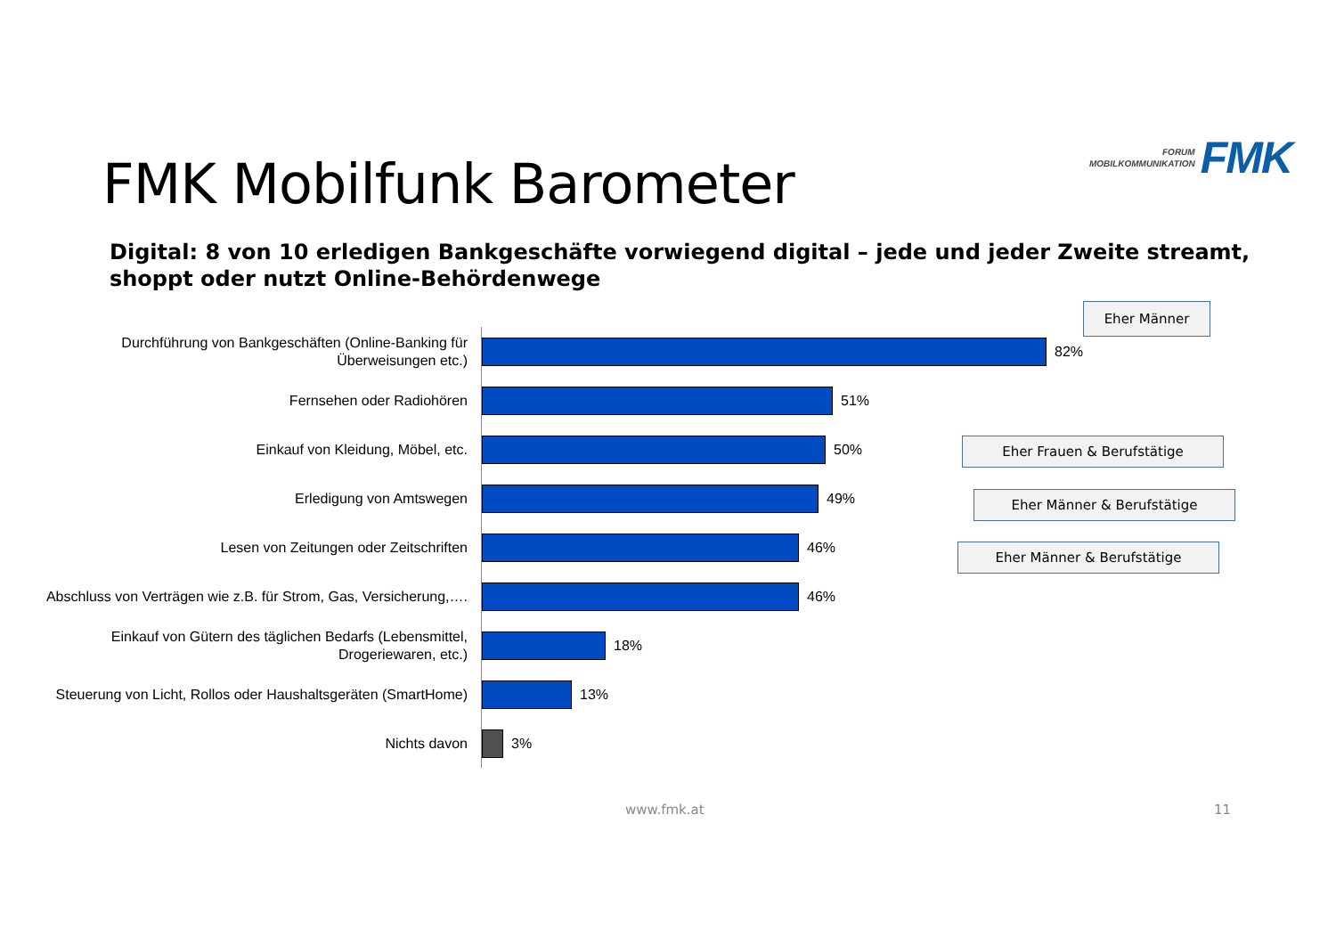FORUM
MOBILKOMMUNIKATION
FMK
FMK Mobilfunk Barometer
Digital: 8 von 10 erledigen Bankgeschäfte vorwiegend digital – jede und jeder Zweite streamt, shoppt oder nutzt Online-Behördenwege
Durchführung von Bankgeschäften (Online-Banking für Überweisungen etc.)
82%
Fernsehen oder Radiohören
51%
Einkauf von Kleidung, Möbel, etc.
50%
Erledigung von Amtswegen
49%
Lesen von Zeitungen oder Zeitschriften
46%
Abschluss von Verträgen wie z.B. für Strom, Gas, Versicherung,….
46%
Einkauf von Gütern des täglichen Bedarfs (Lebensmittel, Drogeriewaren, etc.)
18%
Steuerung von Licht, Rollos oder Haushaltsgeräten (SmartHome)
13%
Nichts davon
3%
Eher Männer
Eher Frauen & Berufstätige
Eher Männer & Berufstätige
Eher Männer & Berufstätige
www.fmk.at 11